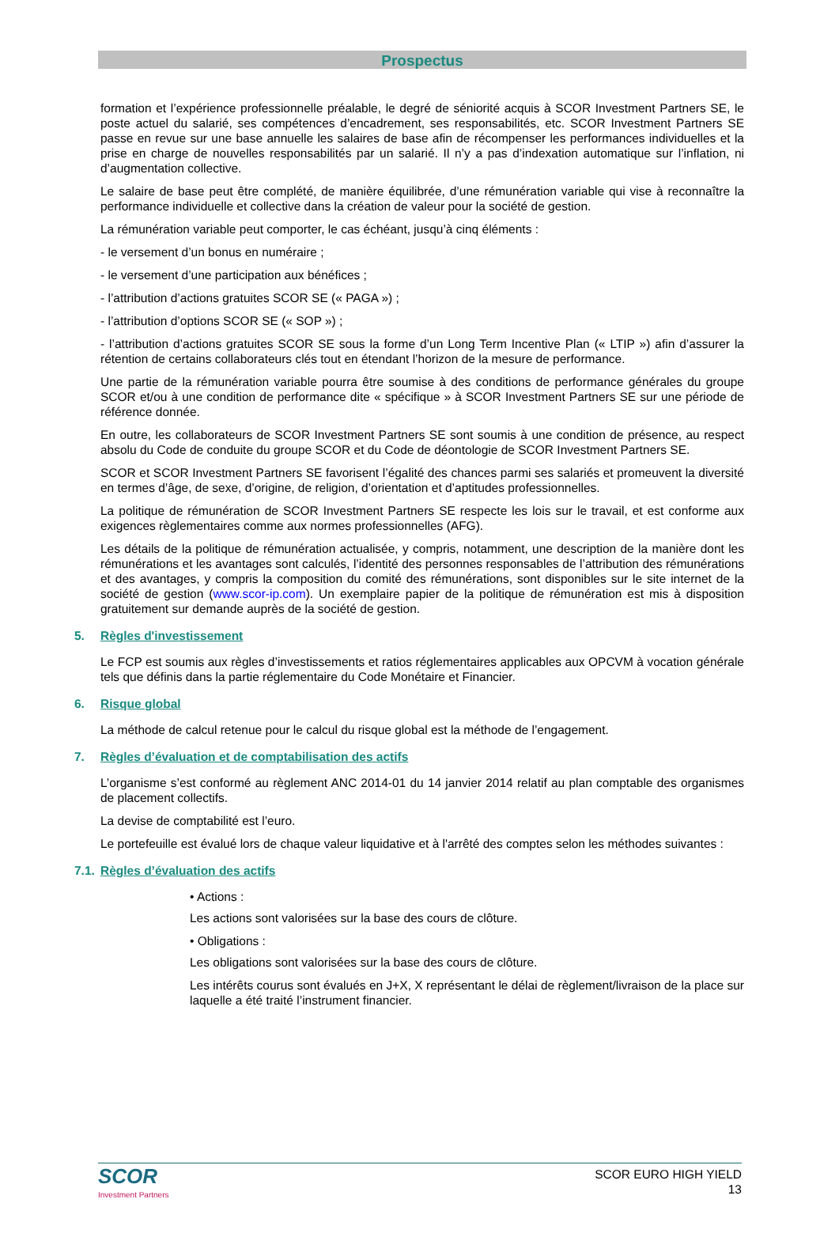Prospectus
formation et l’expérience professionnelle préalable, le degré de séniorité acquis à SCOR Investment Partners SE, le poste actuel du salarié, ses compétences d’encadrement, ses responsabilités, etc. SCOR Investment Partners SE passe en revue sur une base annuelle les salaires de base afin de récompenser les performances individuelles et la prise en charge de nouvelles responsabilités par un salarié. Il n’y a pas d’indexation automatique sur l’inflation, ni d’augmentation collective.
Le salaire de base peut être complété, de manière équilibrée, d’une rémunération variable qui vise à reconnaître la performance individuelle et collective dans la création de valeur pour la société de gestion.
La rémunération variable peut comporter, le cas échéant, jusqu’à cinq éléments :
- le versement d’un bonus en numéraire ;
- le versement d’une participation aux bénéfices ;
- l’attribution d’actions gratuites SCOR SE (« PAGA ») ;
- l’attribution d’options SCOR SE (« SOP ») ;
- l’attribution d’actions gratuites SCOR SE sous la forme d’un Long Term Incentive Plan (« LTIP ») afin d’assurer la rétention de certains collaborateurs clés tout en étendant l’horizon de la mesure de performance.
Une partie de la rémunération variable pourra être soumise à des conditions de performance générales du groupe SCOR et/ou à une condition de performance dite « spécifique » à SCOR Investment Partners SE sur une période de référence donnée.
En outre, les collaborateurs de SCOR Investment Partners SE sont soumis à une condition de présence, au respect absolu du Code de conduite du groupe SCOR et du Code de déontologie de SCOR Investment Partners SE.
SCOR et SCOR Investment Partners SE favorisent l’égalité des chances parmi ses salariés et promeuvent la diversité en termes d’âge, de sexe, d’origine, de religion, d’orientation et d’aptitudes professionnelles.
La politique de rémunération de SCOR Investment Partners SE respecte les lois sur le travail, et est conforme aux exigences règlementaires comme aux normes professionnelles (AFG).
Les détails de la politique de rémunération actualisée, y compris, notamment, une description de la manière dont les rémunérations et les avantages sont calculés, l’identité des personnes responsables de l’attribution des rémunérations et des avantages, y compris la composition du comité des rémunérations, sont disponibles sur le site internet de la société de gestion (www.scor-ip.com). Un exemplaire papier de la politique de rémunération est mis à disposition gratuitement sur demande auprès de la société de gestion.
5. Règles d'investissement
Le FCP est soumis aux règles d’investissements et ratios réglementaires applicables aux OPCVM à vocation générale tels que définis dans la partie réglementaire du Code Monétaire et Financier.
6. Risque global
La méthode de calcul retenue pour le calcul du risque global est la méthode de l’engagement.
7. Règles d’évaluation et de comptabilisation des actifs
L’organisme s’est conformé au règlement ANC 2014-01 du 14 janvier 2014 relatif au plan comptable des organismes de placement collectifs.
La devise de comptabilité est l’euro.
Le portefeuille est évalué lors de chaque valeur liquidative et à l'arrêté des comptes selon les méthodes suivantes :
7.1. Règles d’évaluation des actifs
• Actions :
Les actions sont valorisées sur la base des cours de clôture.
• Obligations :
Les obligations sont valorisées sur la base des cours de clôture.
Les intérêts courus sont évalués en J+X, X représentant le délai de règlement/livraison de la place sur laquelle a été traité l’instrument financier.
SCOR
Investment Partners
SCOR EURO HIGH YIELD
13